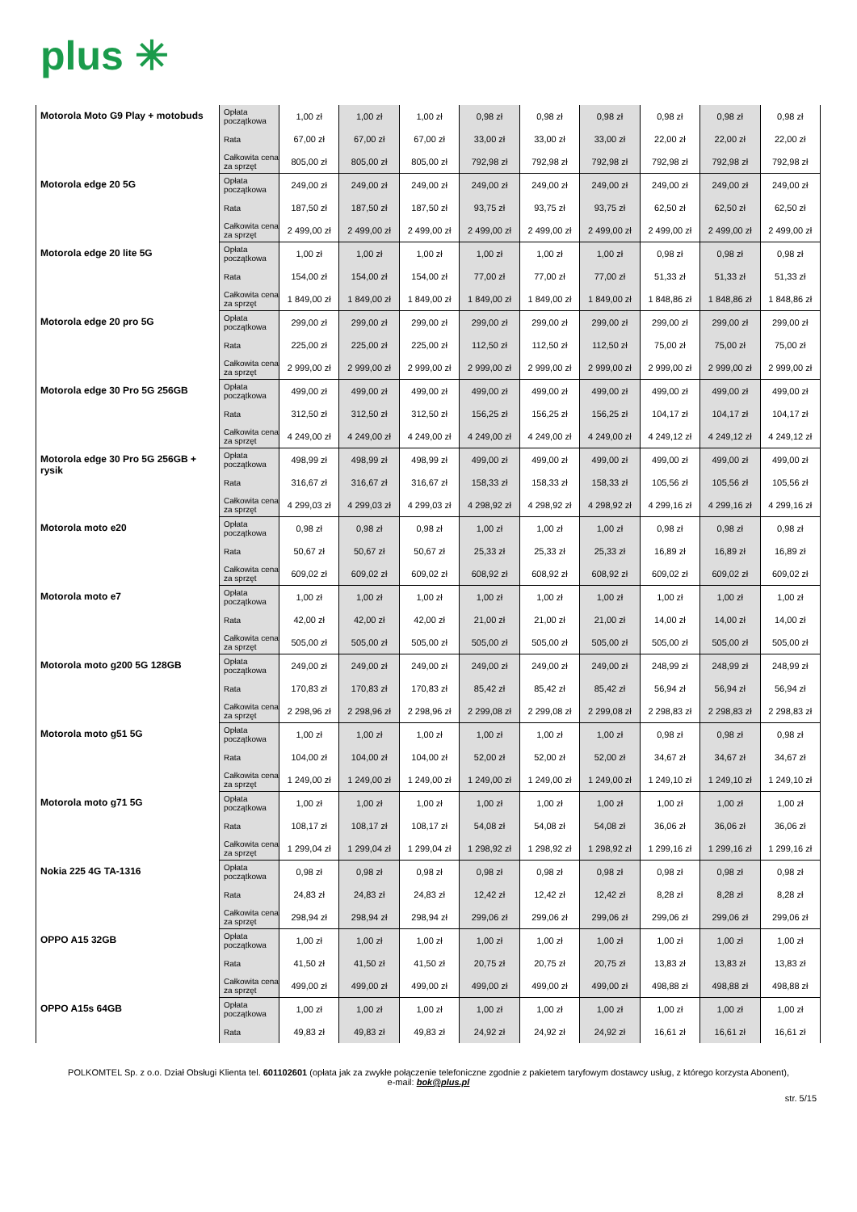plus ✳
| Motorola Moto G9 Play + motobuds | Opłata początkowa | 1,00 zł | 1,00 zł | 1,00 zł | 0,98 zł | 0,98 zł | 0,98 zł | 0,98 zł | 0,98 zł | 0,98 zł |
| | Rata | 67,00 zł | 67,00 zł | 67,00 zł | 33,00 zł | 33,00 zł | 33,00 zł | 22,00 zł | 22,00 zł | 22,00 zł |
| | Całkowita cena za sprzęt | 805,00 zł | 805,00 zł | 805,00 zł | 792,98 zł | 792,98 zł | 792,98 zł | 792,98 zł | 792,98 zł | 792,98 zł |
| Motorola edge 20 5G | Opłata początkowa | 249,00 zł | 249,00 zł | 249,00 zł | 249,00 zł | 249,00 zł | 249,00 zł | 249,00 zł | 249,00 zł | 249,00 zł |
| | Rata | 187,50 zł | 187,50 zł | 187,50 zł | 93,75 zł | 93,75 zł | 93,75 zł | 62,50 zł | 62,50 zł | 62,50 zł |
| | Całkowita cena za sprzęt | 2 499,00 zł | 2 499,00 zł | 2 499,00 zł | 2 499,00 zł | 2 499,00 zł | 2 499,00 zł | 2 499,00 zł | 2 499,00 zł | 2 499,00 zł |
| Motorola edge 20 lite 5G | Opłata początkowa | 1,00 zł | 1,00 zł | 1,00 zł | 1,00 zł | 1,00 zł | 1,00 zł | 0,98 zł | 0,98 zł | 0,98 zł |
| | Rata | 154,00 zł | 154,00 zł | 154,00 zł | 77,00 zł | 77,00 zł | 77,00 zł | 51,33 zł | 51,33 zł | 51,33 zł |
| | Całkowita cena za sprzęt | 1 849,00 zł | 1 849,00 zł | 1 849,00 zł | 1 849,00 zł | 1 849,00 zł | 1 849,00 zł | 1 848,86 zł | 1 848,86 zł | 1 848,86 zł |
| Motorola edge 20 pro 5G | Opłata początkowa | 299,00 zł | 299,00 zł | 299,00 zł | 299,00 zł | 299,00 zł | 299,00 zł | 299,00 zł | 299,00 zł | 299,00 zł |
| | Rata | 225,00 zł | 225,00 zł | 225,00 zł | 112,50 zł | 112,50 zł | 112,50 zł | 75,00 zł | 75,00 zł | 75,00 zł |
| | Całkowita cena za sprzęt | 2 999,00 zł | 2 999,00 zł | 2 999,00 zł | 2 999,00 zł | 2 999,00 zł | 2 999,00 zł | 2 999,00 zł | 2 999,00 zł | 2 999,00 zł |
| Motorola edge 30 Pro 5G 256GB | Opłata początkowa | 499,00 zł | 499,00 zł | 499,00 zł | 499,00 zł | 499,00 zł | 499,00 zł | 499,00 zł | 499,00 zł | 499,00 zł |
| | Rata | 312,50 zł | 312,50 zł | 312,50 zł | 156,25 zł | 156,25 zł | 156,25 zł | 104,17 zł | 104,17 zł | 104,17 zł |
| | Całkowita cena za sprzęt | 4 249,00 zł | 4 249,00 zł | 4 249,00 zł | 4 249,00 zł | 4 249,00 zł | 4 249,00 zł | 4 249,12 zł | 4 249,12 zł | 4 249,12 zł |
| Motorola edge 30 Pro 5G 256GB + rysik | Opłata początkowa | 498,99 zł | 498,99 zł | 498,99 zł | 499,00 zł | 499,00 zł | 499,00 zł | 499,00 zł | 499,00 zł | 499,00 zł |
| | Rata | 316,67 zł | 316,67 zł | 316,67 zł | 158,33 zł | 158,33 zł | 158,33 zł | 105,56 zł | 105,56 zł | 105,56 zł |
| | Całkowita cena za sprzęt | 4 299,03 zł | 4 299,03 zł | 4 299,03 zł | 4 298,92 zł | 4 298,92 zł | 4 298,92 zł | 4 299,16 zł | 4 299,16 zł | 4 299,16 zł |
| Motorola moto e20 | Opłata początkowa | 0,98 zł | 0,98 zł | 0,98 zł | 1,00 zł | 1,00 zł | 1,00 zł | 0,98 zł | 0,98 zł | 0,98 zł |
| | Rata | 50,67 zł | 50,67 zł | 50,67 zł | 25,33 zł | 25,33 zł | 25,33 zł | 16,89 zł | 16,89 zł | 16,89 zł |
| | Całkowita cena za sprzęt | 609,02 zł | 609,02 zł | 609,02 zł | 608,92 zł | 608,92 zł | 608,92 zł | 609,02 zł | 609,02 zł | 609,02 zł |
| Motorola moto e7 | Opłata początkowa | 1,00 zł | 1,00 zł | 1,00 zł | 1,00 zł | 1,00 zł | 1,00 zł | 1,00 zł | 1,00 zł | 1,00 zł |
| | Rata | 42,00 zł | 42,00 zł | 42,00 zł | 21,00 zł | 21,00 zł | 21,00 zł | 14,00 zł | 14,00 zł | 14,00 zł |
| | Całkowita cena za sprzęt | 505,00 zł | 505,00 zł | 505,00 zł | 505,00 zł | 505,00 zł | 505,00 zł | 505,00 zł | 505,00 zł | 505,00 zł |
| Motorola moto g200 5G 128GB | Opłata początkowa | 249,00 zł | 249,00 zł | 249,00 zł | 249,00 zł | 249,00 zł | 249,00 zł | 248,99 zł | 248,99 zł | 248,99 zł |
| | Rata | 170,83 zł | 170,83 zł | 170,83 zł | 85,42 zł | 85,42 zł | 85,42 zł | 56,94 zł | 56,94 zł | 56,94 zł |
| | Całkowita cena za sprzęt | 2 298,96 zł | 2 298,96 zł | 2 298,96 zł | 2 299,08 zł | 2 299,08 zł | 2 299,08 zł | 2 298,83 zł | 2 298,83 zł | 2 298,83 zł |
| Motorola moto g51 5G | Opłata początkowa | 1,00 zł | 1,00 zł | 1,00 zł | 1,00 zł | 1,00 zł | 1,00 zł | 0,98 zł | 0,98 zł | 0,98 zł |
| | Rata | 104,00 zł | 104,00 zł | 104,00 zł | 52,00 zł | 52,00 zł | 52,00 zł | 34,67 zł | 34,67 zł | 34,67 zł |
| | Całkowita cena za sprzęt | 1 249,00 zł | 1 249,00 zł | 1 249,00 zł | 1 249,00 zł | 1 249,00 zł | 1 249,00 zł | 1 249,10 zł | 1 249,10 zł | 1 249,10 zł |
| Motorola moto g71 5G | Opłata początkowa | 1,00 zł | 1,00 zł | 1,00 zł | 1,00 zł | 1,00 zł | 1,00 zł | 1,00 zł | 1,00 zł | 1,00 zł |
| | Rata | 108,17 zł | 108,17 zł | 108,17 zł | 54,08 zł | 54,08 zł | 54,08 zł | 36,06 zł | 36,06 zł | 36,06 zł |
| | Całkowita cena za sprzęt | 1 299,04 zł | 1 299,04 zł | 1 299,04 zł | 1 298,92 zł | 1 298,92 zł | 1 298,92 zł | 1 299,16 zł | 1 299,16 zł | 1 299,16 zł |
| Nokia 225 4G TA-1316 | Opłata początkowa | 0,98 zł | 0,98 zł | 0,98 zł | 0,98 zł | 0,98 zł | 0,98 zł | 0,98 zł | 0,98 zł | 0,98 zł |
| | Rata | 24,83 zł | 24,83 zł | 24,83 zł | 12,42 zł | 12,42 zł | 12,42 zł | 8,28 zł | 8,28 zł | 8,28 zł |
| | Całkowita cena za sprzęt | 298,94 zł | 298,94 zł | 298,94 zł | 299,06 zł | 299,06 zł | 299,06 zł | 299,06 zł | 299,06 zł | 299,06 zł |
| OPPO A15 32GB | Opłata początkowa | 1,00 zł | 1,00 zł | 1,00 zł | 1,00 zł | 1,00 zł | 1,00 zł | 1,00 zł | 1,00 zł | 1,00 zł |
| | Rata | 41,50 zł | 41,50 zł | 41,50 zł | 20,75 zł | 20,75 zł | 20,75 zł | 13,83 zł | 13,83 zł | 13,83 zł |
| | Całkowita cena za sprzęt | 499,00 zł | 499,00 zł | 499,00 zł | 499,00 zł | 499,00 zł | 499,00 zł | 498,88 zł | 498,88 zł | 498,88 zł |
| OPPO A15s 64GB | Opłata początkowa | 1,00 zł | 1,00 zł | 1,00 zł | 1,00 zł | 1,00 zł | 1,00 zł | 1,00 zł | 1,00 zł | 1,00 zł |
| | Rata | 49,83 zł | 49,83 zł | 49,83 zł | 24,92 zł | 24,92 zł | 24,92 zł | 16,61 zł | 16,61 zł | 16,61 zł |
POLKOMTEL Sp. z o.o. Dział Obsługi Klienta tel. 601102601 (opłata jak za zwykłe połączenie telefoniczne zgodnie z pakietem taryfowym dostawcy usług, z którego korzysta Abonent),
e-mail: bok@plus.pl
str. 5/15